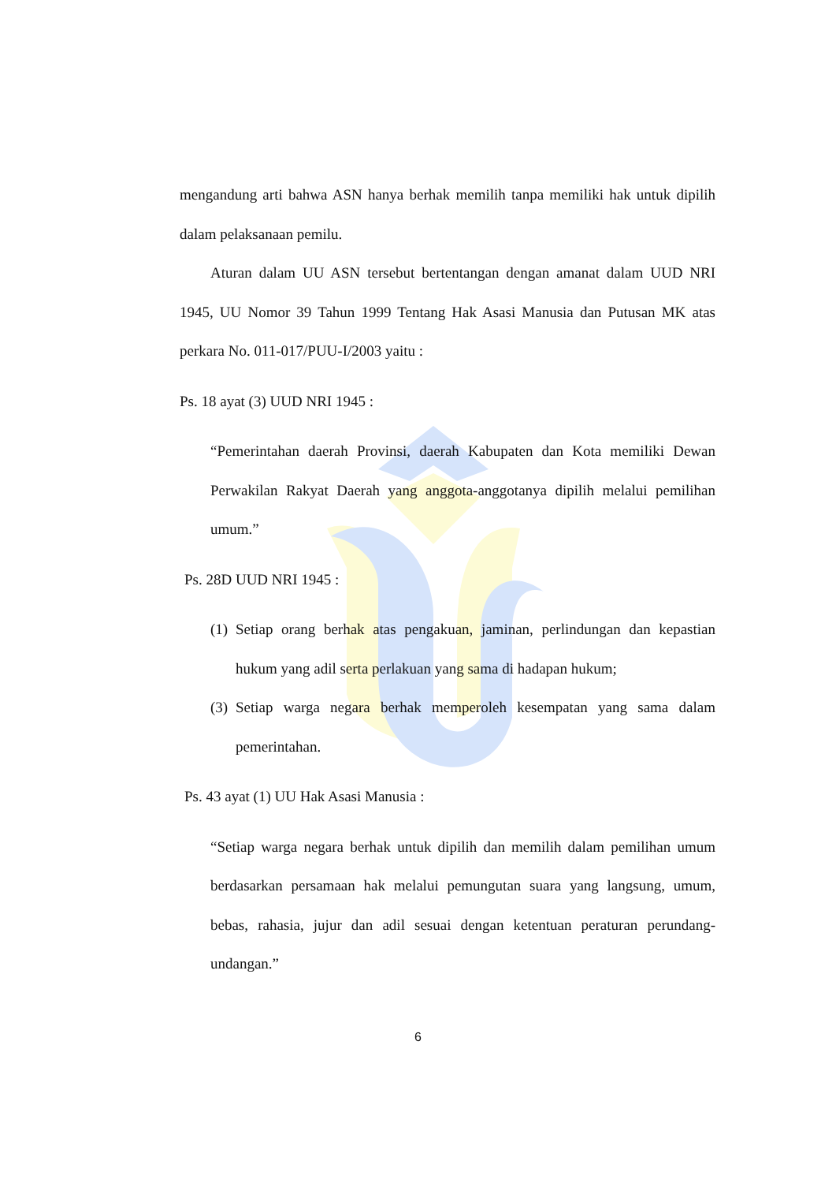mengandung arti bahwa ASN hanya berhak memilih tanpa memiliki hak untuk dipilih dalam pelaksanaan pemilu.
Aturan dalam UU ASN tersebut bertentangan dengan amanat dalam UUD NRI 1945, UU Nomor 39 Tahun 1999 Tentang Hak Asasi Manusia dan Putusan MK atas perkara No. 011-017/PUU-I/2003 yaitu :
Ps. 18 ayat (3) UUD NRI 1945 :
“Pemerintahan daerah Provinsi, daerah Kabupaten dan Kota memiliki Dewan Perwakilan Rakyat Daerah yang anggota-anggotanya dipilih melalui pemilihan umum.”
Ps. 28D UUD NRI 1945 :
(1)
Setiap orang berhak atas pengakuan, jaminan, perlindungan dan kepastian hukum yang adil serta perlakuan yang sama di hadapan hukum;
(3)
Setiap warga negara berhak memperoleh kesempatan yang sama dalam pemerintahan.
Ps. 43 ayat (1) UU Hak Asasi Manusia :
“Setiap warga negara berhak untuk dipilih dan memilih dalam pemilihan umum berdasarkan persamaan hak melalui pemungutan suara yang langsung, umum, bebas, rahasia, jujur dan adil sesuai dengan ketentuan peraturan perundang-undangan.”
6